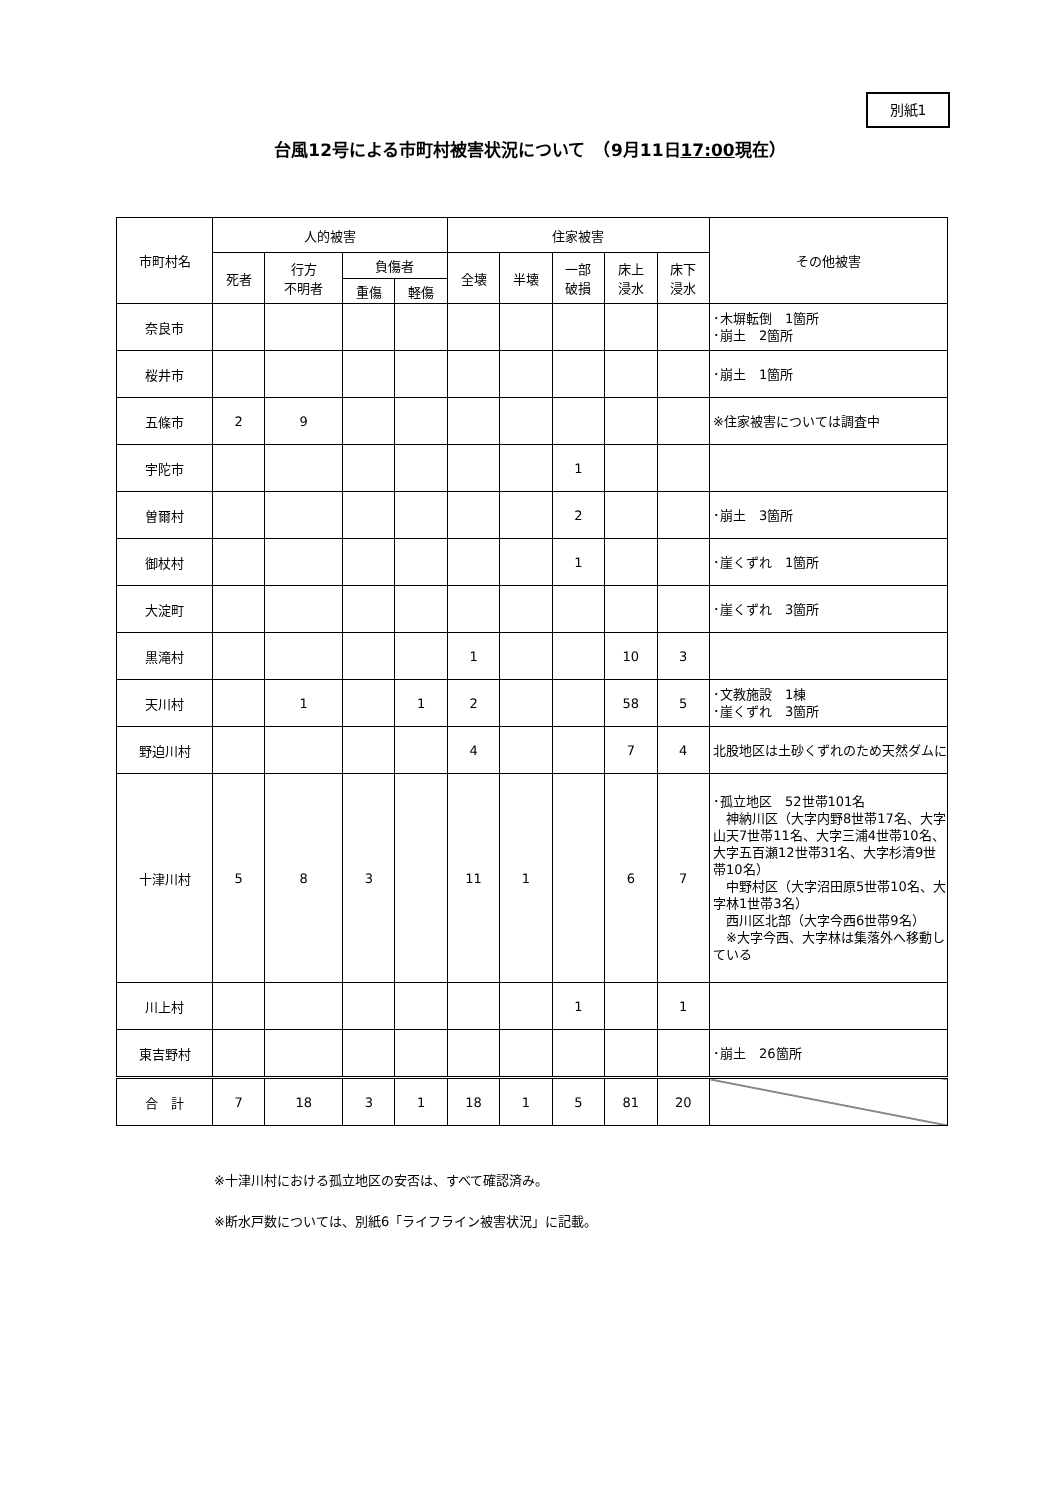別紙1
台風12号による市町村被害状況について　（9月11日17:00現在）
| 市町村名 | 人的被害 | | | | 住家被害 | | | | | その他被害 |
| --- | --- | --- | --- | --- | --- | --- | --- | --- | --- | --- |
| | 死者 | 行方 不明者 | 負傷者 | | 全壊 | 半壊 | 一部 破損 | 床上 浸水 | 床下 浸水 | |
| | | | 重傷 | 軽傷 | | | | | | |
| 奈良市 | | | | | | | | | | ･木塀転倒 1箇所 ･崩土 2箇所 |
| 桜井市 | | | | | | | | | | ･崩土 1箇所 |
| 五條市 | 2 | 9 | | | | | | | | ※住家被害については調査中 |
| 宇陀市 | | | | | | | 1 | | | |
| 曽爾村 | | | | | | | 2 | | | ･崩土 3箇所 |
| 御杖村 | | | | | | | 1 | | | ･崖くずれ 1箇所 |
| 大淀町 | | | | | | | | | | ･崖くずれ 3箇所 |
| 黒滝村 | | | | | 1 | | | 10 | 3 | |
| 天川村 | | 1 | | 1 | 2 | | | 58 | 5 | ･文教施設 1棟 ･崖くずれ 3箇所 |
| 野迫川村 | | | | | 4 | | | 7 | 4 | 北股地区は土砂くずれのため天然ダムに |
| 十津川村 | 5 | 8 | 3 | | 11 | 1 | | 6 | 7 | ･孤立地区 52世帯101名 神納川区（大字内野8世帯17名、大字山天7世帯11名、大字三浦4世帯10名、大字五百瀬12世帯31名、大字杉清9世帯10名） 中野村区（大字沼田原5世帯10名、大字林1世帯3名） 西川区北部（大字今西6世帯9名） ※大字今西、大字林は集落外へ移動している |
| 川上村 | | | | | | | 1 | | 1 | |
| 東吉野村 | | | | | | | | | | ･崩土 26箇所 |
| 合 計 | 7 | 18 | 3 | 1 | 18 | 1 | 5 | 81 | 20 | |
※十津川村における孤立地区の安否は、すべて確認済み。
※断水戸数については、別紙6「ライフライン被害状況」に記載。